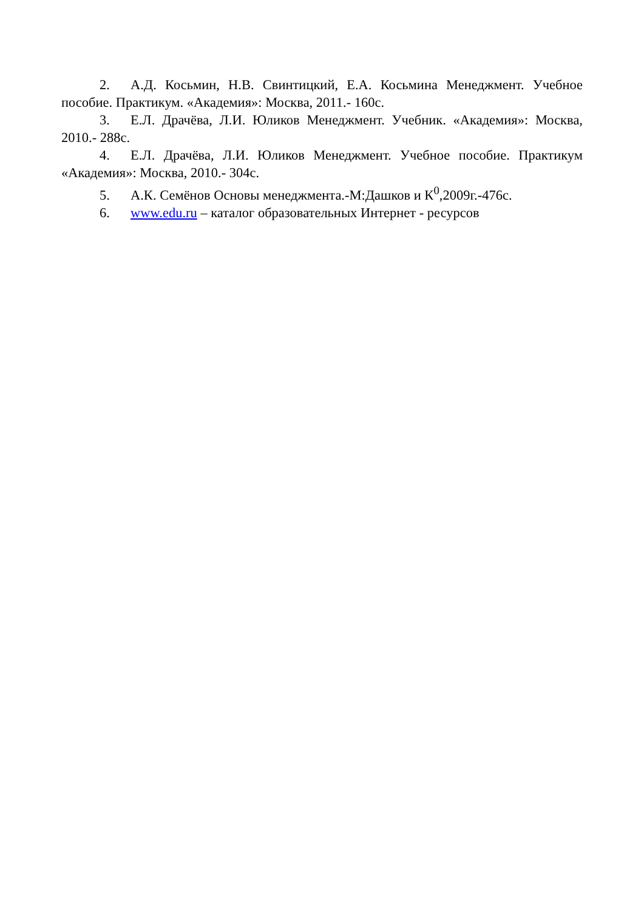2. А.Д. Косьмин, Н.В. Свинтицкий, Е.А. Косьмина Менеджмент. Учебное пособие. Практикум. «Академия»: Москва, 2011.- 160с.
3. Е.Л. Драчёва, Л.И. Юликов Менеджмент. Учебник. «Академия»: Москва, 2010.- 288с.
4. Е.Л. Драчёва, Л.И. Юликов Менеджмент. Учебное пособие. Практикум «Академия»: Москва, 2010.- 304с.
5. А.К. Семёнов Основы менеджмента.-М:Дашков и К<sup>0</sup>,2009г.-476с.
6. www.edu.ru – каталог образовательных Интернет - ресурсов